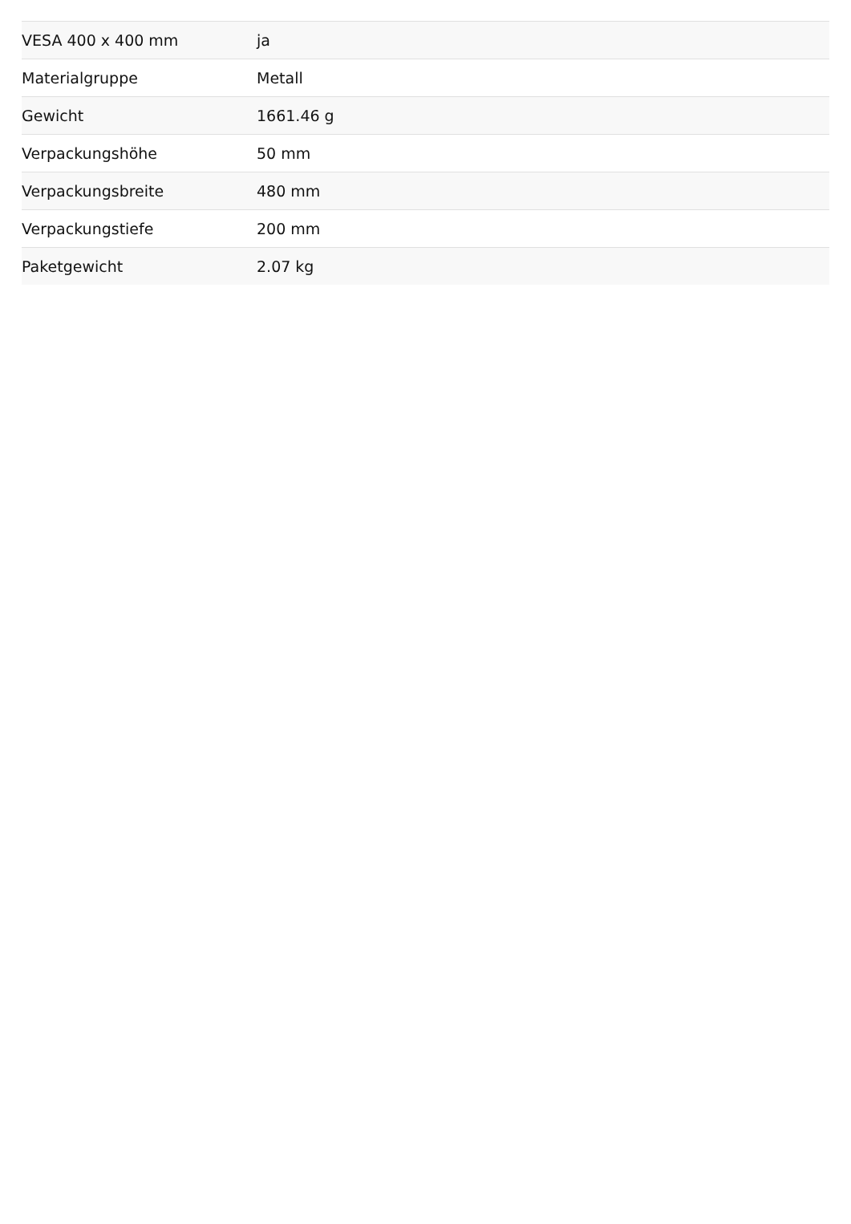| VESA 400 x 400 mm | ja |
| Materialgruppe | Metall |
| Gewicht | 1661.46 g |
| Verpackungshöhe | 50 mm |
| Verpackungsbreite | 480 mm |
| Verpackungstiefe | 200 mm |
| Paketgewicht | 2.07 kg |